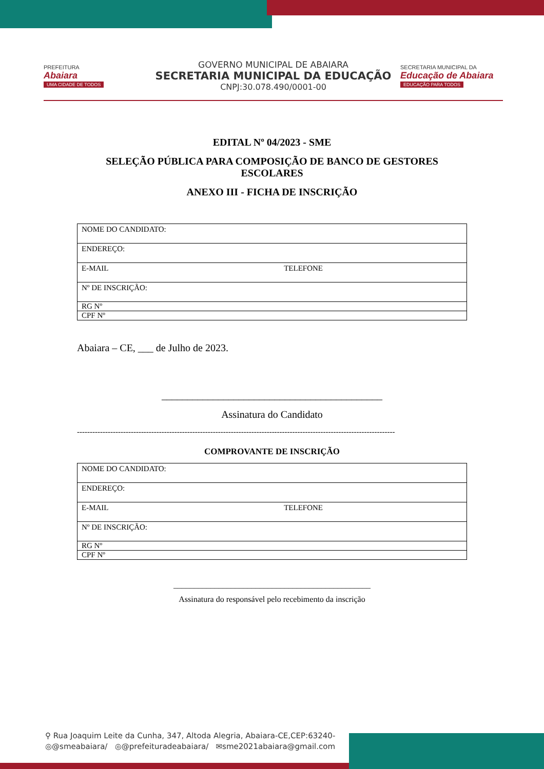PREFEITURA
Abaiara
UMA CIDADE DE TODOS
GOVERNO MUNICIPAL DE ABAIARA
SECRETARIA MUNICIPAL DA EDUCAÇÃO
CNPJ:30.078.490/0001-00
SECRETARIA MUNICIPAL DA
Educação de Abaiara
EDUCAÇÃO PARA TODOS
EDITAL Nº 04/2023 - SME
SELEÇÃO PÚBLICA PARA COMPOSIÇÃO DE BANCO DE GESTORES ESCOLARES
ANEXO III - FICHA DE INSCRIÇÃO
| NOME DO CANDIDATO: | |
| ENDEREÇO: | |
| E-MAIL | TELEFONE |
| Nº DE INSCRIÇÃO: | |
| RG Nº | |
| CPF Nº | |
Abaiara – CE, ___ de Julho de 2023.
___________________________________________
Assinatura do Candidato
----------------------------------------------------------------------------------------------------------------------------
COMPROVANTE DE INSCRIÇÃO
| NOME DO CANDIDATO: | |
| ENDEREÇO: | |
| E-MAIL | TELEFONE |
| Nº DE INSCRIÇÃO: | |
| RG Nº | |
| CPF Nº | |
________________________________________________
Assinatura do responsável pelo recebimento da inscrição
⚲ Rua Joaquim Leite da Cunha, 347, Altoda Alegria, Abaiara-CE,CEP:63240-
◎@smeabaiara/ ◎@prefeituradeabaiara/ ✉sme2021abaiara@gmail.com